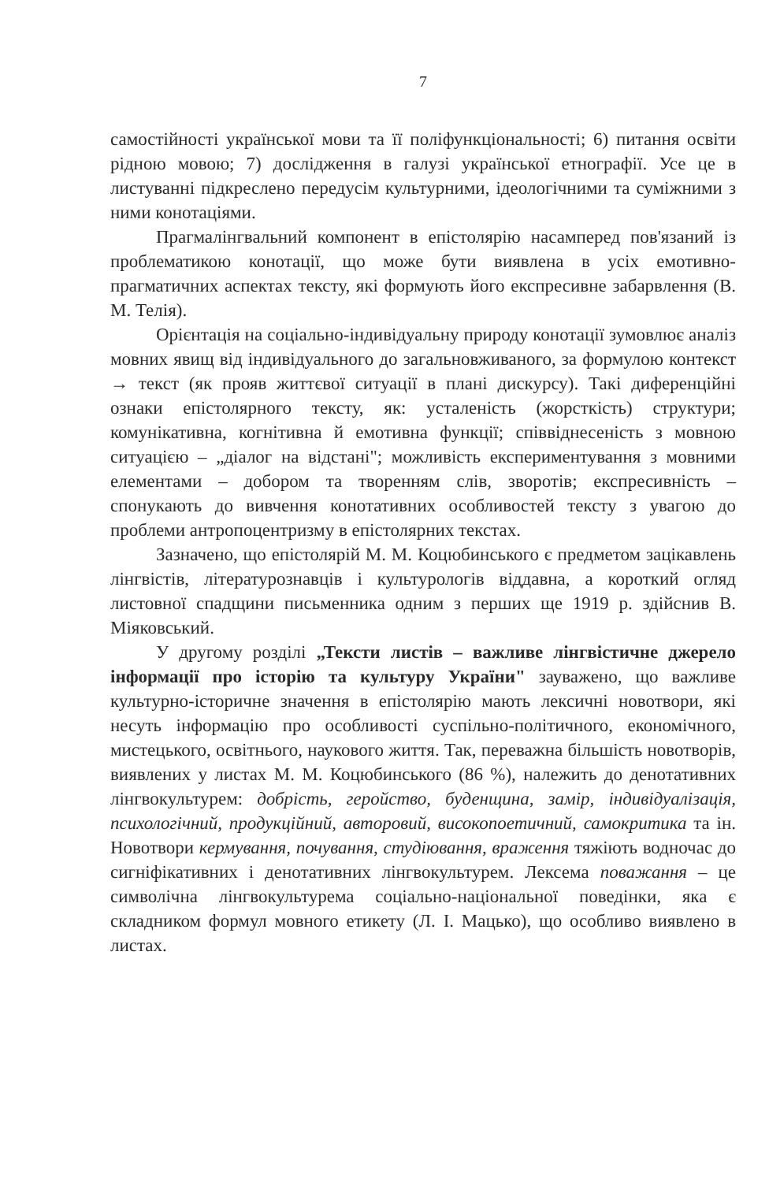7
самостійності української мови та її поліфункціональності; 6) питання освіти рідною мовою; 7) дослідження в галузі української етнографії. Усе це в листуванні підкреслено передусім культурними, ідеологічними та суміжними з ними конотаціями.
Прагмалінгвальний компонент в епістолярію насамперед пов'язаний із проблематикою конотації, що може бути виявлена в усіх емотивно-прагматичних аспектах тексту, які формують його експресивне забарвлення (В. М. Телія).
Орієнтація на соціально-індивідуальну природу конотації зумовлює аналіз мовних явищ від індивідуального до загальновживаного, за формулою контекст → текст (як прояв життєвої ситуації в плані дискурсу). Такі диференційні ознаки епістолярного тексту, як: усталеність (жорсткість) структури; комунікативна, когнітивна й емотивна функції; співвіднесеність з мовною ситуацією – „діалог на відстані"; можливість експериментування з мовними елементами – добором та творенням слів, зворотів; експресивність – спонукають до вивчення конотативних особливостей тексту з увагою до проблеми антропоцентризму в епістолярних текстах.
Зазначено, що епістолярій М. М. Коцюбинського є предметом зацікавлень лінгвістів, літературознавців і культурологів віддавна, а короткий огляд листовної спадщини письменника одним з перших ще 1919 р. здійснив В. Міяковський.
У другому розділі „Тексти листів – важливе лінгвістичне джерело інформації про історію та культуру України" зауважено, що важливе культурно-історичне значення в епістолярію мають лексичні новотвори, які несуть інформацію про особливості суспільно-політичного, економічного, мистецького, освітнього, наукового життя. Так, переважна більшість новотворів, виявлених у листах М. М. Коцюбинського (86 %), належить до денотативних лінгвокультурем: добрість, геройство, буденщина, замір, індивідуалізація, психологічний, продукційний, авторовий, високопоетичний, самокритика та ін. Новотвори кермування, почування, студіювання, враження тяжіють водночас до сигніфікативних і денотативних лінгвокультурем. Лексема поважання – це символічна лінгвокультурема соціально-національної поведінки, яка є складником формул мовного етикету (Л. І. Мацько), що особливо виявлено в листах.